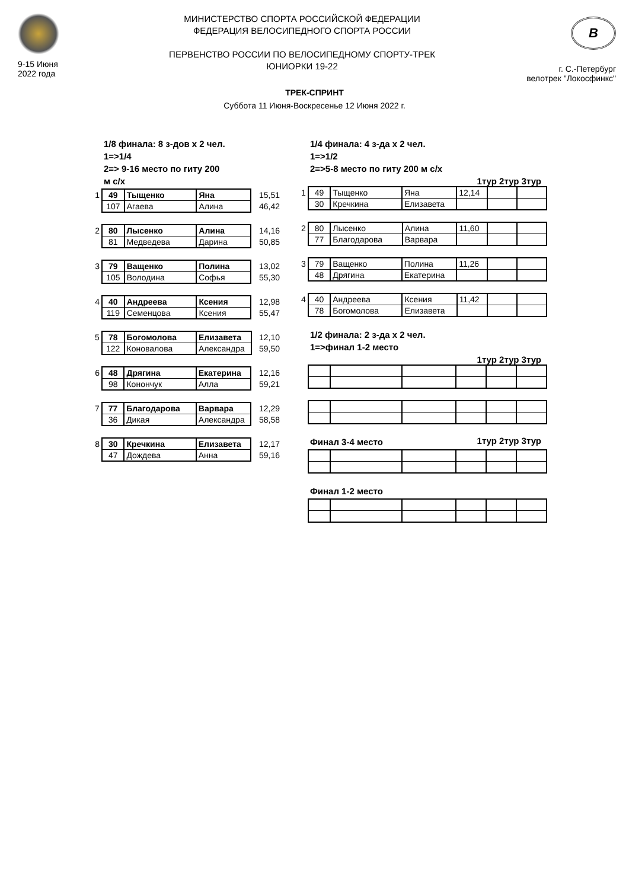9-15 Июня
2022 года
МИНИСТЕРСТВО СПОРТА РОССИЙСКОЙ ФЕДЕРАЦИИ
ФЕДЕРАЦИЯ ВЕЛОСИПЕДНОГО СПОРТА РОССИИ
ПЕРВЕНСТВО РОССИИ ПО ВЕЛОСИПЕДНОМУ СПОРТУ-ТРЕК
ЮНИОРКИ 19-22
В
г. С.-Петербург
велотрек "Локосфинкс"
ТРЕК-СПРИНТ
Суббота 11 Июня-Воскресенье 12 Июня 2022 г.
1/8 финала: 8 з-дов х 2 чел.
1=>1/4
2=> 9-16 место по гиту 200
м с/х
| 1 | 49 | Тыщенко | Яна | 15,51 |
| | 107 | Агаева | Алина | 46,42 |
| 2 | 80 | Лысенко | Алина | 14,16 |
| | 81 | Медведева | Дарина | 50,85 |
| 3 | 79 | Ващенко | Полина | 13,02 |
| | 105 | Володина | Софья | 55,30 |
| 4 | 40 | Андреева | Ксения | 12,98 |
| | 119 | Семенцова | Ксения | 55,47 |
| 5 | 78 | Богомолова | Елизавета | 12,10 |
| | 122 | Коновалова | Александра | 59,50 |
| 6 | 48 | Дрягина | Екатерина | 12,16 |
| | 98 | Конончук | Алла | 59,21 |
| 7 | 77 | Благодарова | Варвара | 12,29 |
| | 36 | Дикая | Александра | 58,58 |
| 8 | 30 | Кречкина | Елизавета | 12,17 |
| | 47 | Дождева | Анна | 59,16 |
1/4 финала: 4 з-да х 2 чел.
1=>1/2
2=>5-8 место по гиту 200 м с/х
1тур 2тур 3тур
| 1 | 49 | Тыщенко | Яна | 12,14 | | |
| | 30 | Кречкина | Елизавета | | | |
| 2 | 80 | Лысенко | Алина | 11,60 | | |
| | 77 | Благодарова | Варвара | | | |
| 3 | 79 | Ващенко | Полина | 11,26 | | |
| | 48 | Дрягина | Екатерина | | | |
| 4 | 40 | Андреева | Ксения | 11,42 | | |
| | 78 | Богомолова | Елизавета | | | |
1/2 финала: 2 з-да х 2 чел.
1=>финал 1-2 место
1тур 2тур 3тур
Финал 3-4 место
1тур 2тур 3тур
Финал 1-2 место